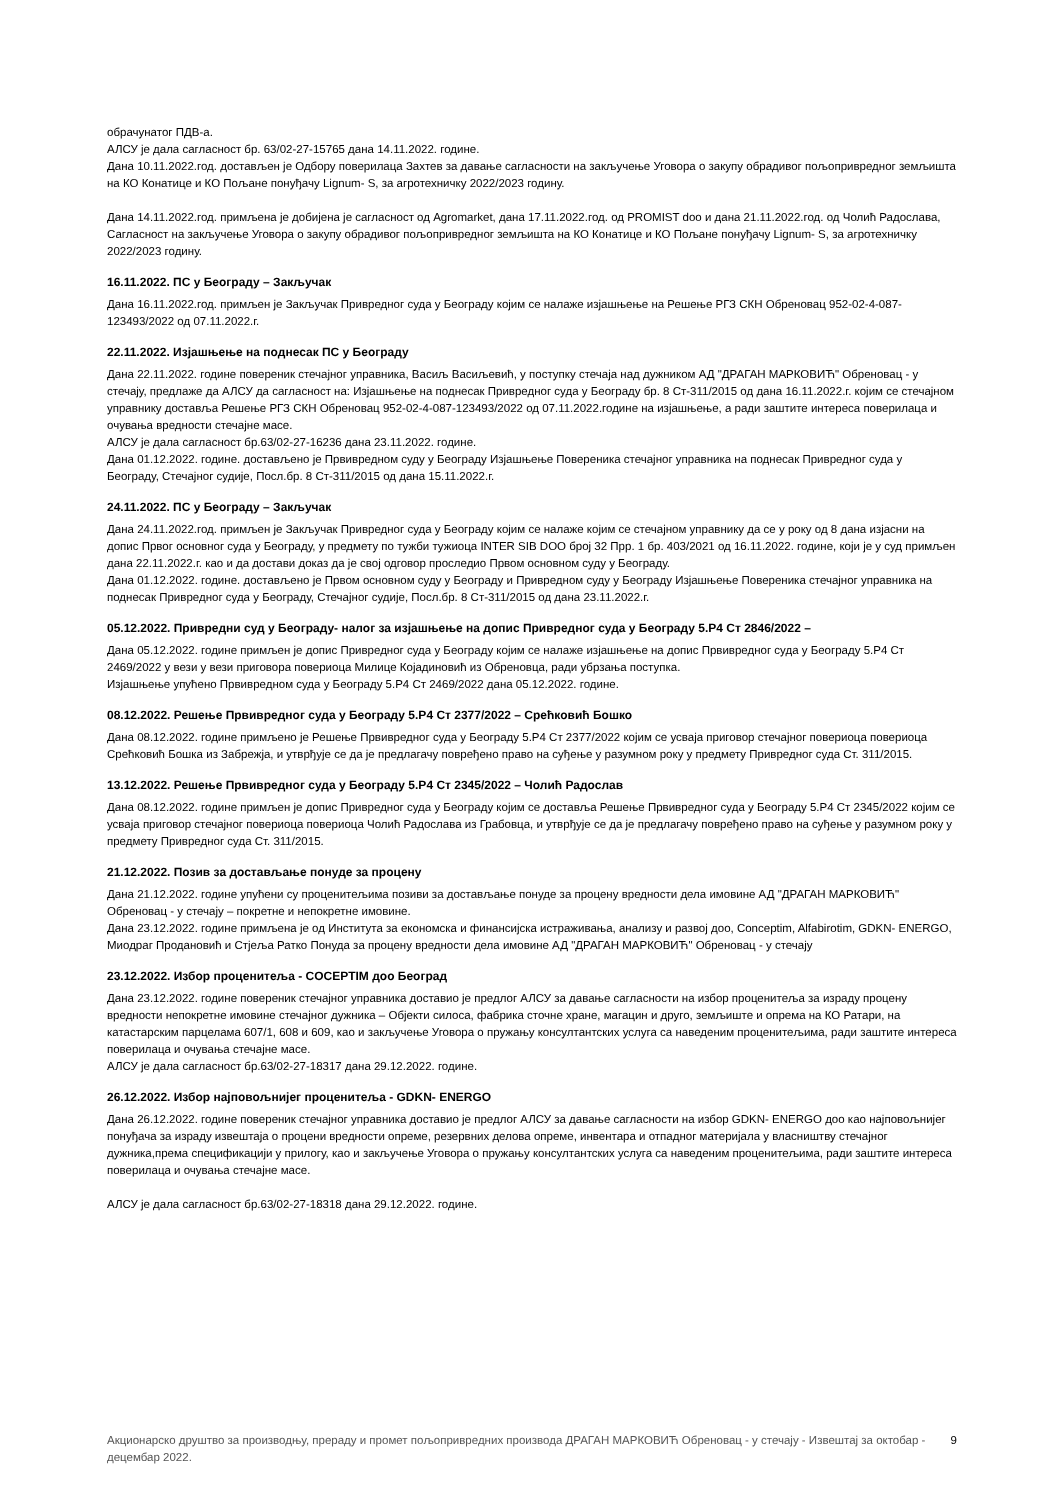обрачунатог ПДВ-а.
АЛСУ је дала сагласност бр. 63/02-27-15765 дана 14.11.2022. године.
Дана 10.11.2022.год. достављен је Одбору поверилаца Захтев за давање сагласности на закључење Уговора о закупу обрадивог пољопривредног земљишта на КО Конатице и КО Пољане понуђачу Lignum- S, за агротехничку 2022/2023 годину.
Дана 14.11.2022.год. примљена је добијена је сагласност од Agromarket, дана 17.11.2022.год. од PROMIST doo и дана 21.11.2022.год. од Чолић Радослава, Сагласност на закључење Уговора о закупу обрадивог пољопривредног земљишта на КО Конатице и КО Пољане понуђачу Lignum- S, за агротехничку 2022/2023 годину.
16.11.2022. ПС у Београду – Закључак
Дана 16.11.2022.год. примљен је Закључак Привредног суда у Београду којим се налаже изјашњење на Решење РГЗ СКН Обреновац 952-02-4-087-123493/2022 од 07.11.2022.г.
22.11.2022. Изјашњење на поднесак ПС у Београду
Дана 22.11.2022. године повереник стечајног управника, Васиљ Васиљевић, у поступку стечаја над дужником АД "ДРАГАН МАРКОВИЋ" Обреновац - у стечају, предлаже да АЛСУ да сагласност на: Изјашњење на поднесак Привредног суда у Београду бр. 8 Ст-311/2015 од дана 16.11.2022.г. којим се стечајном управнику доставља Решење РГЗ СКН Обреновац 952-02-4-087-123493/2022 од 07.11.2022.године на изјашњење, а ради заштите интереса поверилаца и очувања вредности стечајне масе.
АЛСУ је дала сагласност бр.63/02-27-16236 дана 23.11.2022. године.
Дана 01.12.2022. године. достављено је Првивредном суду у Београду Изјашњење Повереника стечајног управника на поднесак Привредног суда у Београду, Стечајног судије, Посл.бр. 8 Ст-311/2015 од дана 15.11.2022.г.
24.11.2022. ПС у Београду – Закључак
Дана 24.11.2022.год. примљен је Закључак Привредног суда у Београду којим се налаже којим се стечајном управнику да се у року од 8 дана изјасни на допис Првог основног суда у Београду, у предмету по тужби тужиоца INTER SIB DOO број 32 Прр. 1 бр. 403/2021 од 16.11.2022. године, који је у суд примљен дана 22.11.2022.г. као и да достави доказ да је свој одговор проследио Првом основном суду у Београду.
Дана 01.12.2022. године. достављено је Првом основном суду у Београду и Привредном суду у Београду Изјашњење Повереника стечајног управника на поднесак Привредног суда у Београду, Стечајног судије, Посл.бр. 8 Ст-311/2015 од дана 23.11.2022.г.
05.12.2022. Привредни суд у Београду- налог за изјашњење на допис Привредног суда у Београду 5.Р4 Ст 2846/2022 –
Дана 05.12.2022. године примљен је допис Привредног суда у Београду којим се налаже изјашњење на допис Првивредног суда у Београду 5.Р4 Ст 2469/2022 у вези у вези приговора повериоца Милице Којадиновић из Обреновца, ради убрзања поступка.
Изјашњење упућено Првивредном суда у Београду 5.Р4 Ст 2469/2022 дана 05.12.2022. године.
08.12.2022. Решење Првивредног суда у Београду 5.Р4 Ст 2377/2022 – Срећковић Бошко
Дана 08.12.2022. године примљено је Решење Првивредног суда у Београду 5.Р4 Ст 2377/2022 којим се усваја приговор стечајног повериоца повериоца Срећковић Бошка из Забрежја, и утврђује се да је предлагачу повређено право на суђење у разумном року у предмету Привредног суда Ст. 311/2015.
13.12.2022. Решење Првивредног суда у Београду 5.Р4 Ст 2345/2022 – Чолић Радослав
Дана 08.12.2022. године примљен је допис Привредног суда у Београду којим се доставља Решење Првивредног суда у Београду 5.Р4 Ст 2345/2022 којим се усваја приговор стечајног повериоца повериоца Чолић Радослава из Грабовца, и утврђује се да је предлагачу повређено право на суђење у разумном року у предмету Привредног суда Ст. 311/2015.
21.12.2022. Позив за достављање понуде за процену
Дана 21.12.2022. године упућени су проценитељима позиви за достављање понуде за процену вредности дела имовине АД "ДРАГАН МАРКОВИЋ" Обреновац - у стечају – покретне и непокретне имовине.
Дана 23.12.2022. године примљена је од Института за економска и финансијска истраживања, анализу и развој доо, Conceptim, Alfabirotim, GDKN- ENERGO, Миодраг Продановић и Стјеља Ратко Понуда за процену вредности дела имовине АД "ДРАГАН МАРКОВИЋ" Обреновац - у стечају
23.12.2022. Избор проценитеља - COCEPTIM доо Београд
Дана 23.12.2022. године повереник стечајног управника доставио је предлог АЛСУ за давање сагласности на избор проценитеља за израду процену вредности непокретне имовине стечајног дужника – Објекти силоса, фабрика сточне хране, магацин и друго, земљиште и опрема на КО Ратари, на катастарским парцелама 607/1, 608 и 609, као и закључење Уговора о пружању консултантских услуга са наведеним проценитељима, ради заштите интереса поверилаца и очувања стечајне масе.
АЛСУ је дала сагласност бр.63/02-27-18317 дана 29.12.2022. године.
26.12.2022. Избор најповољнијег проценитеља - GDKN- ENERGO
Дана 26.12.2022. године повереник стечајног управника доставио је предлог АЛСУ за давање сагласности на избор GDKN- ENERGO доо као најповољнијег понуђача за израду извештаја о процени вредности опреме, резервних делова опреме, инвентара и отпадног материјала у власништву стечајног дужника,према спецификацији у прилогу, као и закључење Уговора о пружању консултантских услуга са наведеним проценитељима, ради заштите интереса поверилаца и очувања стечајне масе.
АЛСУ је дала сагласност бр.63/02-27-18318 дана 29.12.2022. године.
Акционарско друштво за производњу, прераду и промет пољопривредних производа ДРАГАН МАРКОВИЋ Обреновац - у стечају - Извештај за октобар - децембар 2022.
9